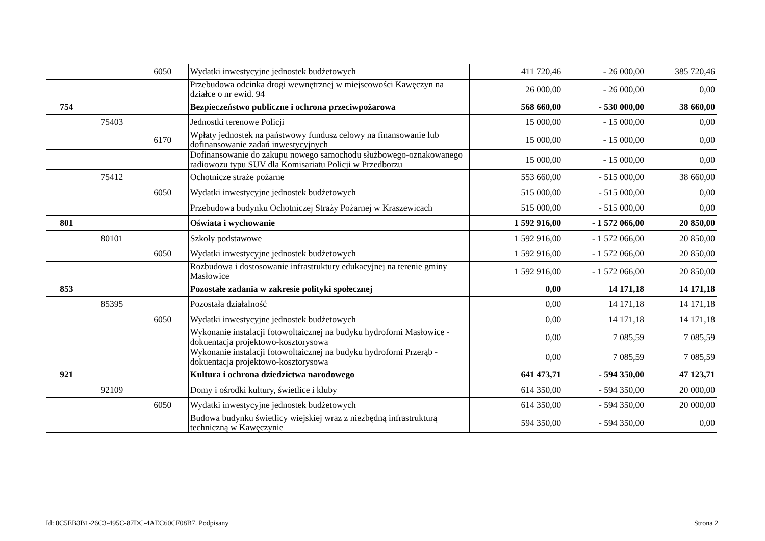| | | 6050 | Wydatki inwestycyjne jednostek budżetowych | 411 720,46 | - 26 000,00 | 385 720,46 |
| | | | Przebudowa odcinka drogi wewnętrznej w miejscowości Kawęczyn na działce o nr ewid. 94 | 26 000,00 | - 26 000,00 | 0,00 |
| 754 | | | Bezpieczeństwo publiczne i ochrona przeciwpożarowa | 568 660,00 | - 530 000,00 | 38 660,00 |
| | 75403 | | Jednostki terenowe Policji | 15 000,00 | - 15 000,00 | 0,00 |
| | | 6170 | Wpłaty jednostek na państwowy fundusz celowy na finansowanie lub dofinansowanie zadań inwestycyjnych | 15 000,00 | - 15 000,00 | 0,00 |
| | | | Dofinansowanie do zakupu nowego samochodu służbowego-oznakowanego radiowozu typu SUV dla Komisariatu Policji w Przedborzu | 15 000,00 | - 15 000,00 | 0,00 |
| | 75412 | | Ochotnicze straże pożarne | 553 660,00 | - 515 000,00 | 38 660,00 |
| | | 6050 | Wydatki inwestycyjne jednostek budżetowych | 515 000,00 | - 515 000,00 | 0,00 |
| | | | Przebudowa budynku Ochotniczej Straży Pożarnej w Kraszewicach | 515 000,00 | - 515 000,00 | 0,00 |
| 801 | | | Oświata i wychowanie | 1 592 916,00 | - 1 572 066,00 | 20 850,00 |
| | 80101 | | Szkoły podstawowe | 1 592 916,00 | - 1 572 066,00 | 20 850,00 |
| | | 6050 | Wydatki inwestycyjne jednostek budżetowych | 1 592 916,00 | - 1 572 066,00 | 20 850,00 |
| | | | Rozbudowa i dostosowanie infrastruktury edukacyjnej na terenie gminy Masłowice | 1 592 916,00 | - 1 572 066,00 | 20 850,00 |
| 853 | | | Pozostałe zadania w zakresie polityki społecznej | 0,00 | 14 171,18 | 14 171,18 |
| | 85395 | | Pozostała działalność | 0,00 | 14 171,18 | 14 171,18 |
| | | 6050 | Wydatki inwestycyjne jednostek budżetowych | 0,00 | 14 171,18 | 14 171,18 |
| | | | Wykonanie instalacji fotowoltaicznej na budyku hydroforni Masłowice - dokuentacja projektowo-kosztorysowa | 0,00 | 7 085,59 | 7 085,59 |
| | | | Wykonanie instalacji fotowoltaicznej na budyku hydroforni Przerąb - dokuentacja projektowo-kosztorysowa | 0,00 | 7 085,59 | 7 085,59 |
| 921 | | | Kultura i ochrona dziedzictwa narodowego | 641 473,71 | - 594 350,00 | 47 123,71 |
| | 92109 | | Domy i ośrodki kultury, świetlice i kluby | 614 350,00 | - 594 350,00 | 20 000,00 |
| | | 6050 | Wydatki inwestycyjne jednostek budżetowych | 614 350,00 | - 594 350,00 | 20 000,00 |
| | | | Budowa budynku świetlicy wiejskiej wraz z niezbędną infrastrukturą techniczną w Kawęczynie | 594 350,00 | - 594 350,00 | 0,00 |
Id: 0C5EB3B1-26C3-495C-87DC-4AEC60CF08B7. Podpisany Strona 2